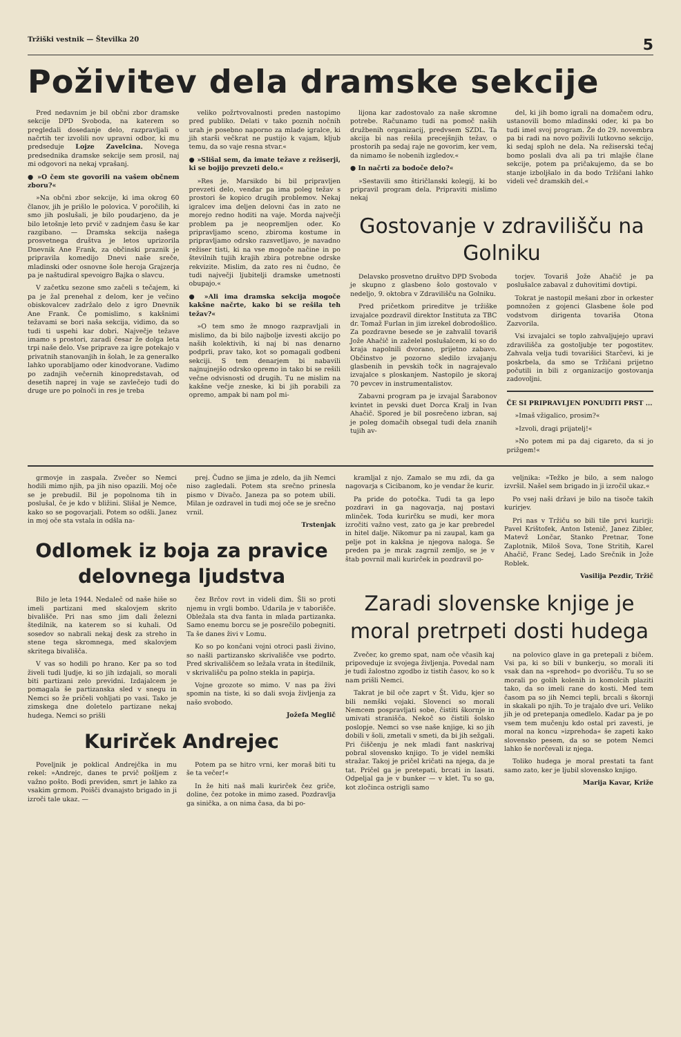Tržiški vestnik — Številka 20 5
Poživitev dela dramske sekcije
Pred nedavnim je bil občni zbor dramske sekcije DPD Svoboda, na katerem so pregledali dosedanje delo, razpravljali o načrtih ter izvolili nov upravni odbor, ki mu predseduje Lojze Zavelcina. Novega predsednika dramske sekcije sem prosil, naj mi odgovori na nekaj vprašanj.
● »O čem ste govorili na vašem občnem zboru?«
»Na občni zbor sekcije, ki ima okrog 60 članov, jih je prišlo le polovica. V poročilih, ki smo jih poslušali, je bilo poudarjeno, da je bilo letošnje leto prvič v zadnjem času še kar razgibano. — Dramska sekcija našega prosvetnega društva je letos uprizorila Dnevnik Ane Frank, za občinski praznik je pripravila komedijo Dnevi naše sreče, mladinski oder osnovne šole heroja Grajzerja pa je naštudiral spevoigro Bajka o slavcu.
V začetku sezone smo začeli s tečajem, ki pa je žal prenehal z delom, ker je večino obiskovalcev zadržalo delo z igro Dnevnik Ane Frank. Če pomislimo, s kakšnimi težavami se bori naša sekcija, vidimo, da so tudi ti uspehi kar dobri. Največje težave imamo s prostori, zaradi česar že dolga leta trpi naše delo. Vse priprave za igre potekajo v privatnih stanovanjih in šolah, le za generalko lahko uporabljamo oder kinodvorane. Vadimo po zadnjih večernih kinopredstavah, od desetih naprej in vaje se zavlečejo tudi do druge ure po polnoči in res je treba
veliko požrtvovalnosti preden nastopimo pred publiko. Delati v tako poznih nočnih urah je posebno naporno za mlade igralce, ki jih starši večkrat ne pustijo k vajam, kljub temu, da so vaje resna stvar.«
● »Slišal sem, da imate težave z režiserji, ki se bojijo prevzeti delo.«
»Res je. Marsikdo bi bil pripravljen prevzeti delo, vendar pa ima poleg težav s prostori še kopico drugih problemov. Nekaj igralcev ima deljen delovni čas in zato ne morejo redno hoditi na vaje. Morda največji problem pa je neopremljen oder. Ko pripravljamo sceno, zbiroma kostume in pripravljamo odrsko razsvetljavo, je navadno režiser tisti, ki na vse mogoče načine in po številnih tujih krajih zbira potrebne odrske rekvizite. Mislim, da zato res ni čudno, če tudi največji ljubitelji dramske umetnosti obupajo.«
● »Ali ima dramska sekcija mogoče kakšne načrte, kako bi se rešila teh težav?«
»O tem smo že mnogo razpravljali in mislimo, da bi bilo najbolje izvesti akcijo po naših kolektivih, ki naj bi nas denarno podprli, prav tako, kot so pomagali godbeni sekciji. S tem denarjem bi nabavili najnujnejšo odrsko opremo in tako bi se rešili večne odvisnosti od drugih. Tu ne mislim na kakšne večje zneske, ki bi jih porabili za opremo, ampak bi nam pol mi-
lijona kar zadostovalo za naše skromne potrebe. Računamo tudi na pomoč naših družbenih organizacij, predvsem SZDL. Ta akcija bi nas rešila precejšnjih težav, o prostorih pa sedaj raje ne govorim, ker vem, da nimamo še nobenih izgledov.«
● In načrti za bodoče delo?«
»Sestavili smo štiričlanski kolegij, ki bo pripravil program dela. Pripraviti mislimo nekaj
del, ki jih bomo igrali na domačem odru, ustanovili bomo mladinski oder, ki pa bo tudi imel svoj program. Že do 29. novembra pa bi radi na novo poživili lutkovno sekcijo, ki sedaj sploh ne dela. Na režiserski tečaj bomo poslali dva ali pa tri mlajše člane sekcije, potem pa pričakujemo, da se bo stanje izboljšalo in da bodo Tržičani lahko videli več dramskih del.«
Gostovanje v zdravilišču na Golniku
Delavsko prosvetno društvo DPD Svoboda je skupno z glasbeno šolo gostovalo v nedeljo, 9. oktobra v Zdravilišču na Golniku.
Pred pričetkom prireditve je tržiške izvajalce pozdravil direktor Instituta za TBC dr. Tomaž Furlan in jim izrekel dobrodošlico. Za pozdravne besede se je zahvalil tovariš Jože Ahačič in zaželel poslušalcem, ki so do kraja napolnili dvorano, prijetno zabavo. Občinstvo je pozorno sledilo izvajanju glasbenih in pevskih točk in nagrajevalo izvajalce s ploskanjem. Nastopilo je skoraj 70 pevcev in instrumentalistov.
Zabavni program pa je izvajal Šarabonov kvintet in pevski duet Dorca Kralj in Ivan Ahačič. Spored je bil posrečeno izbran, saj je poleg domačih obsegal tudi dela znanih tujih av-
torjev. Tovariš Jože Ahačič je pa poslušalce zabaval z duhovitimi dovtipi.
Tokrat je nastopil mešani zbor in orkester pomnožen z gojenci Glasbene šole pod vodstvom dirigenta tovariša Otona Zazvorila.
Vsi izvajalci se toplo zahvaljujejo upravi zdravilišča za gostoljubje ter pogostitev. Zahvala velja tudi tovarišici Starčevi, ki je poskrbela, da smo se Tržičani prijetno počutili in bili z organizacijo gostovanja zadovoljni.
ČE SI PRIPRAVLJEN PONUDITI PRST ...
»Imaš vžigalico, prosim?«
»Izvoli, dragi prijatelj!«
»No potem mi pa daj cigareto, da si jo prižgem!«
grmovje in zaspala. Zvečer so Nemci hodili mimo njih, pa jih niso opazili. Moj oče se je prebudil. Bil je popolnoma tih in poslušal, če je kdo v bližini. Slišal je Nemce, kako so se pogovarjali. Potem so odšli. Janez in moj oče sta vstala in odšla na-
prej. Čudno se jima je zdelo, da jih Nemci niso zagledali. Potem sta srečno prinesla pismo v Divačo. Janeza pa so potem ubili. Milan je ozdravel in tudi moj oče se je srečno vrnil.
Trstenjak
Odlomek iz boja za pravice delovnega ljudstva
Bilo je leta 1944. Nedaleč od naše hiše so imeli partizani med skalovjem skrito bivališče. Pri nas smo jim dali železni štedilnik, na katerem so si kuhali. Od sosedov so nabrali nekaj desk za streho in stene tega skromnega, med skalovjem skritega bivališča.
V vas so hodili po hrano. Ker pa so tod živeli tudi ljudje, ki so jih izdajali, so morali biti partizani zelo previdni. Izdajalcem je pomagala še partizanska sled v snegu in Nemci so že pričeli vohljati po vasi. Tako je zimskega dne doletelo partizane nekaj hudega. Nemci so prišli
čez Brčov rovt in videli dim. Šli so proti njemu in vrgli bombo. Udarila je v taborišče. Obležala sta dva fanta in mlada partizanka. Samo enemu borcu se je posrečilo pobegniti. Ta še danes živi v Lomu.
Ko so po končani vojni otroci pasli živino, so našli partizansko skrivališče vse podrto. Pred skrivališčem so ležala vrata in štedilnik, v skrivališču pa polno stekla in papirja.
Vojne grozote so mimo. V nas pa živi spomin na tiste, ki so dali svoja življenja za našo svobodo.
Jožefa Meglič
Kurirček Andrejec
Poveljnik je poklical Andrejčka in mu rekel: »Andrejc, danes te prvič pošljem z važno pošto. Bodi previden, smrt je lahko za vsakim grmom. Poišči dvanajsto brigado in ji izroči tale ukaz. —
Potem pa se hitro vrni, ker moraš biti tu še ta večer!«
In že hiti naš mali kurirček čez griče, doline, čez potoke in mimo zased. Pozdravlja ga sinička, a on nima časa, da bi po-
kramljal z njo. Zamalo se mu zdi, da ga nagovarja s Cicibanom, ko je vendar že kurir.
Pa pride do potočka. Tudi ta ga lepo pozdravi in ga nagovarja, naj postavi mlinček. Toda kurirčku se mudi, ker mora izročiti važno vest, zato ga je kar prebredel in hitel dalje. Nikomur pa ni zaupal, kam ga pelje pot in kakšna je njegova naloga. Še preden pa je mrak zagrnil zemljo, se je v štab povrnil mali kurirček in pozdravil po-
veljnika: »Težko je bilo, a sem nalogo izvršil. Našel sem brigado in ji izročil ukaz.«
Po vsej naši državi je bilo na tisoče takih kurirjev.
Pri nas v Tržiču so bili tile prvi kurirji: Pavel Krištofek, Anton Istenič, Janez Zibler, Matevž Lončar, Stanko Pretnar, Tone Zaplotnik, Miloš Sova, Tone Stritih, Karel Ahačič, Franc Sedej, Lado Srečnik in Jože Roblek.
Vasilija Pezdir, Tržič
Zaradi slovenske knjige je moral pretrpeti dosti hudega
Zvečer, ko gremo spat, nam oče včasih kaj pripoveduje iz svojega življenja. Povedal nam je tudi žalostno zgodbo iz tistih časov, ko so k nam prišli Nemci.
Takrat je bil oče zaprt v Št. Vidu, kjer so bili nemški vojaki. Slovenci so morali Nemcem pospravljati sobe, čistiti škornje in umivati stranišča. Nekoč so čistili šolsko poslopje. Nemci so vse naše knjige, ki so jih dobili v šoli, zmetali v smeti, da bi jih sežgali. Pri čiščenju je nek mladi fant naskrivaj pobral slovensko knjigo. To je videl nemški stražar. Takoj je pričel kričati na njega, da je tat. Pričel ga je pretepati, brcati in lasati. Odpeljal ga je v bunker — v klet. Tu so ga, kot zločinca ostrigli samo
na polovico glave in ga pretepali z bičem. Vsi pa, ki so bili v bunkerju, so morali iti vsak dan na »sprehod« po dvorišču. Tu so se morali po golih kolenih in komolcih plaziti tako, da so imeli rane do kosti. Med tem časom pa so jih Nemci tepli, brcali s škornji in skakali po njih. To je trajalo dve uri. Veliko jih je od pretepanja omedlelo. Kadar pa je po vsem tem mučenju kdo ostal pri zavesti, je moral na koncu »izprehoda« še zapeti kako slovensko pesem, da so se potem Nemci lahko še norčevali iz njega.
Toliko hudega je moral prestati ta fant samo zato, ker je ljubil slovensko knjigo.
Marija Kavar, Križe